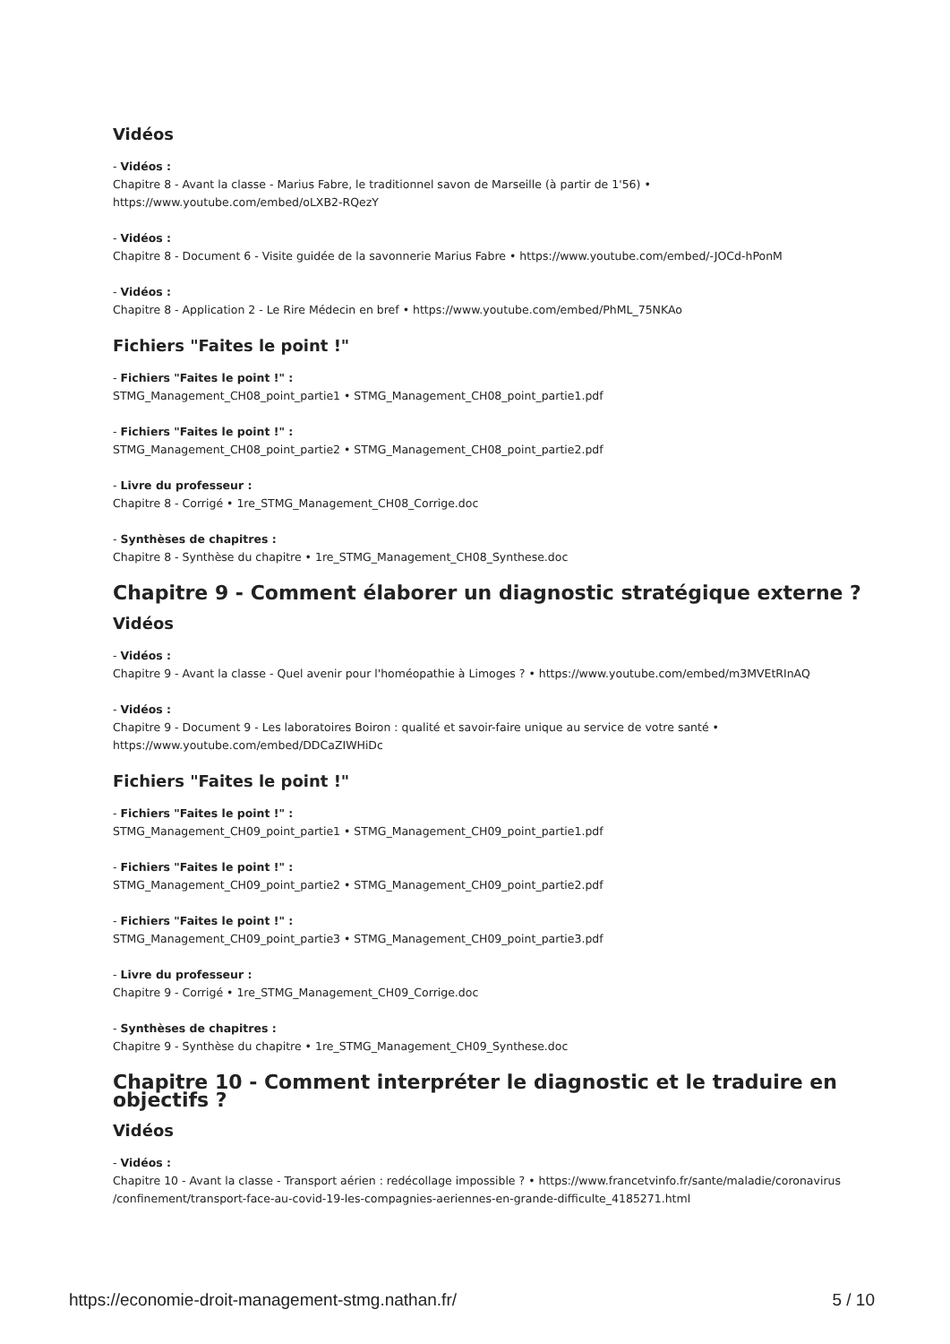Vidéos
- Vidéos :
Chapitre 8 - Avant la classe - Marius Fabre, le traditionnel savon de Marseille (à partir de 1'56) •
https://www.youtube.com/embed/oLXB2-RQezY
- Vidéos :
Chapitre 8 - Document 6 - Visite guidée de la savonnerie Marius Fabre • https://www.youtube.com/embed/-JOCd-hPonM
- Vidéos :
Chapitre 8 - Application 2 - Le Rire Médecin en bref • https://www.youtube.com/embed/PhML_75NKAo
Fichiers "Faites le point !"
- Fichiers "Faites le point !" :
STMG_Management_CH08_point_partie1 • STMG_Management_CH08_point_partie1.pdf
- Fichiers "Faites le point !" :
STMG_Management_CH08_point_partie2 • STMG_Management_CH08_point_partie2.pdf
- Livre du professeur :
Chapitre 8 - Corrigé • 1re_STMG_Management_CH08_Corrige.doc
- Synthèses de chapitres :
Chapitre 8 - Synthèse du chapitre • 1re_STMG_Management_CH08_Synthese.doc
Chapitre 9 - Comment élaborer un diagnostic stratégique externe ?
Vidéos
- Vidéos :
Chapitre 9 - Avant la classe - Quel avenir pour l'homéopathie à Limoges ? • https://www.youtube.com/embed/m3MVEtRInAQ
- Vidéos :
Chapitre 9 - Document 9 - Les laboratoires Boiron : qualité et savoir-faire unique au service de votre santé •
https://www.youtube.com/embed/DDCaZIWHiDc
Fichiers "Faites le point !"
- Fichiers "Faites le point !" :
STMG_Management_CH09_point_partie1 • STMG_Management_CH09_point_partie1.pdf
- Fichiers "Faites le point !" :
STMG_Management_CH09_point_partie2 • STMG_Management_CH09_point_partie2.pdf
- Fichiers "Faites le point !" :
STMG_Management_CH09_point_partie3 • STMG_Management_CH09_point_partie3.pdf
- Livre du professeur :
Chapitre 9 - Corrigé • 1re_STMG_Management_CH09_Corrige.doc
- Synthèses de chapitres :
Chapitre 9 - Synthèse du chapitre • 1re_STMG_Management_CH09_Synthese.doc
Chapitre 10 - Comment interpréter le diagnostic et le traduire en objectifs ?
Vidéos
- Vidéos :
Chapitre 10 - Avant la classe - Transport aérien : redécollage impossible ? • https://www.francetvinfo.fr/sante/maladie/coronavirus
/confinement/transport-face-au-covid-19-les-compagnies-aeriennes-en-grande-difficulte_4185271.html
https://economie-droit-management-stmg.nathan.fr/ 5 / 10